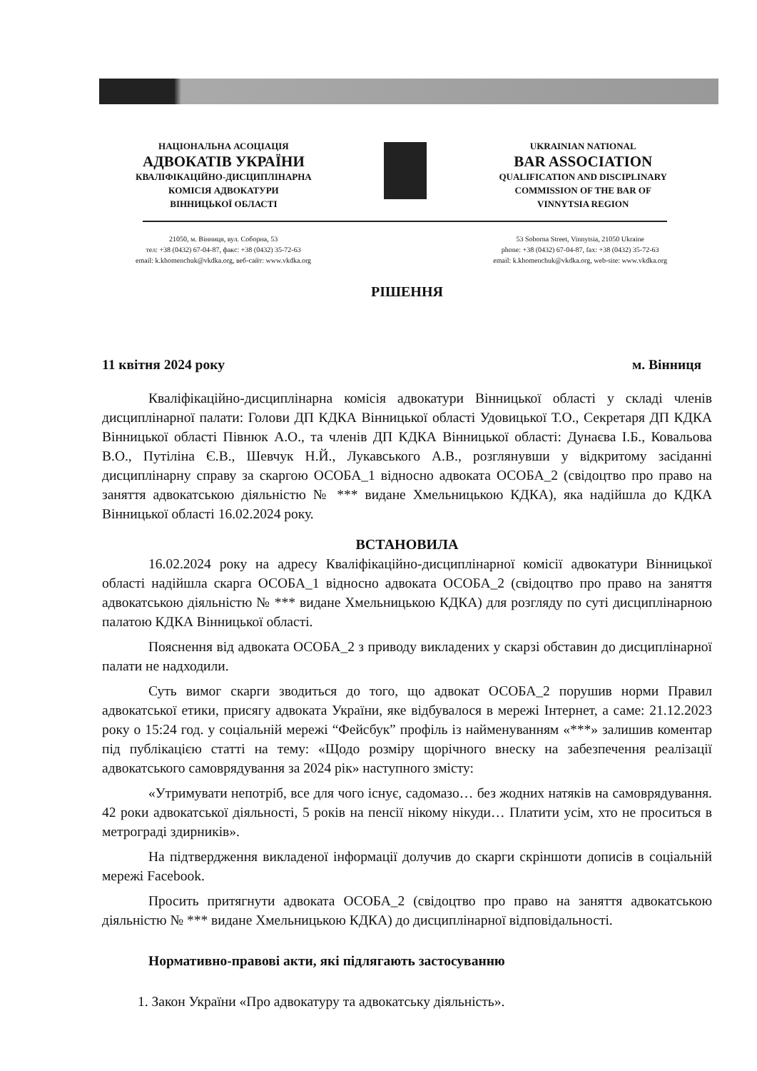НАЦІОНАЛЬНА АСОЦІАЦІЯ
АДВОКАТІВ УКРАЇНИ
КВАЛІФІКАЦІЙНО-ДИСЦИПЛІНАРНА
КОМІСІЯ АДВОКАТУРИ
ВІННИЦЬКОЇ ОБЛАСТІ
UKRAINIAN NATIONAL
BAR ASSOCIATION
QUALIFICATION AND DISCIPLINARY
COMMISSION OF THE BAR OF
VINNYTSIA REGION
21050, м. Вінниця, вул. Соборна, 53
тел: +38 (0432) 67-04-87, факс: +38 (0432) 35-72-63
email: k.khomenchuk@vkdka.org, веб-сайт: www.vkdka.org
53 Soborna Street, Vinnytsia, 21050 Ukraine
phone: +38 (0432) 67-04-87, fax: +38 (0432) 35-72-63
email: k.khomenchuk@vkdka.org, web-site: www.vkdka.org
РІШЕННЯ
11 квітня 2024 року м. Вінниця
Кваліфікаційно-дисциплінарна комісія адвокатури Вінницької області у складі членів дисциплінарної палати: Голови ДП КДКА Вінницької області Удовицької Т.О., Секретаря ДП КДКА Вінницької області Півнюк А.О., та членів ДП КДКА Вінницької області: Дунаєва І.Б., Ковальова В.О., Путіліна Є.В., Шевчук Н.Й., Лукавського А.В., розглянувши у відкритому засіданні дисциплінарну справу за скаргою ОСОБА_1 відносно адвоката ОСОБА_2 (свідоцтво про право на заняття адвокатською діяльністю № *** видане Хмельницькою КДКА), яка надійшла до КДКА Вінницької області 16.02.2024 року.
ВСТАНОВИЛА
16.02.2024 року на адресу Кваліфікаційно-дисциплінарної комісії адвокатури Вінницької області надійшла скарга ОСОБА_1 відносно адвоката ОСОБА_2 (свідоцтво про право на заняття адвокатською діяльністю № *** видане Хмельницькою КДКА) для розгляду по суті дисциплінарною палатою КДКА Вінницької області.
Пояснення від адвоката ОСОБА_2 з приводу викладених у скарзі обставин до дисциплінарної палати не надходили.
Суть вимог скарги зводиться до того, що адвокат ОСОБА_2 порушив норми Правил адвокатської етики, присягу адвоката України, яке відбувалося в мережі Інтернет, а саме: 21.12.2023 року о 15:24 год. у соціальній мережі “Фейсбук” профіль із найменуванням «***» залишив коментар під публікацією статті на тему: «Щодо розміру щорічного внеску на забезпечення реалізації адвокатського самоврядування за 2024 рік» наступного змісту:
«Утримувати непотріб, все для чого існує, садомазо… без жодних натяків на самоврядування. 42 роки адвокатської діяльності, 5 років на пенсії нікому нікуди… Платити усім, хто не проситься в метрограді здирників».
На підтвердження викладеної інформації долучив до скарги скріншоти дописів в соціальній мережі Facebook.
Просить притягнути адвоката ОСОБА_2 (свідоцтво про право на заняття адвокатською діяльністю № *** видане Хмельницькою КДКА) до дисциплінарної відповідальності.
Нормативно-правові акти, які підлягають застосуванню
1. Закон України «Про адвокатуру та адвокатську діяльність».